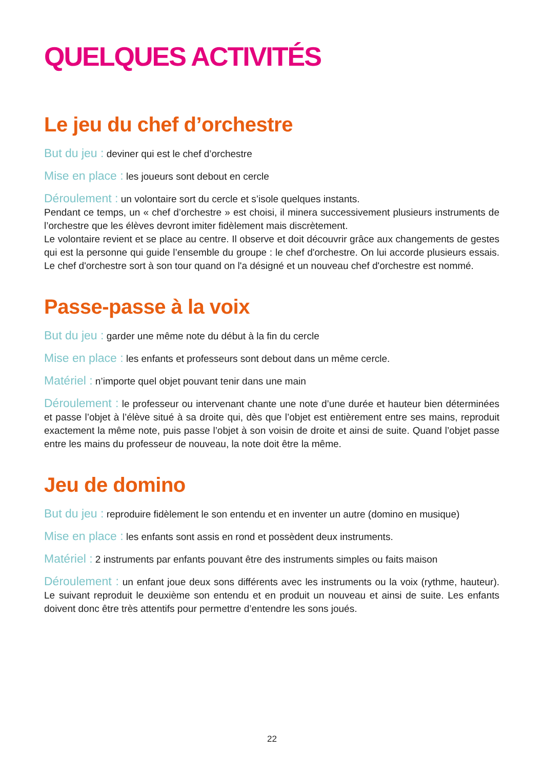QUELQUES ACTIVITÉS
Le jeu du chef d’orchestre
But du jeu : deviner qui est le chef d’orchestre
Mise en place : les joueurs sont debout en cercle
Déroulement : un volontaire sort du cercle et s’isole quelques instants.
Pendant ce temps, un « chef d’orchestre » est choisi, il minera successivement plusieurs instruments de l’orchestre que les élèves devront imiter fidèlement mais discrètement.
Le volontaire revient et se place au centre. Il observe et doit découvrir grâce aux changements de gestes qui est la personne qui guide l’ensemble du groupe : le chef d'orchestre. On lui accorde plusieurs essais. Le chef d'orchestre sort à son tour quand on l'a désigné et un nouveau chef d'orchestre est nommé.
Passe-passe à la voix
But du jeu : garder une même note du début à la fin du cercle
Mise en place : les enfants et professeurs sont debout dans un même cercle.
Matériel : n’importe quel objet pouvant tenir dans une main
Déroulement : le professeur ou intervenant chante une note d’une durée et hauteur bien déterminées et passe l’objet à l’élève situé à sa droite qui, dès que l’objet est entièrement entre ses mains, reproduit exactement la même note, puis passe l’objet à son voisin de droite et ainsi de suite. Quand l’objet passe entre les mains du professeur de nouveau, la note doit être la même.
Jeu de domino
But du jeu : reproduire fidèlement le son entendu et en inventer un autre (domino en musique)
Mise en place : les enfants sont assis en rond et possèdent deux instruments.
Matériel : 2 instruments par enfants pouvant être des instruments simples ou faits maison
Déroulement : un enfant joue deux sons différents avec les instruments ou la voix (rythme, hauteur). Le suivant reproduit le deuxième son entendu et en produit un nouveau et ainsi de suite. Les enfants doivent donc être très attentifs pour permettre d’entendre les sons joués.
22